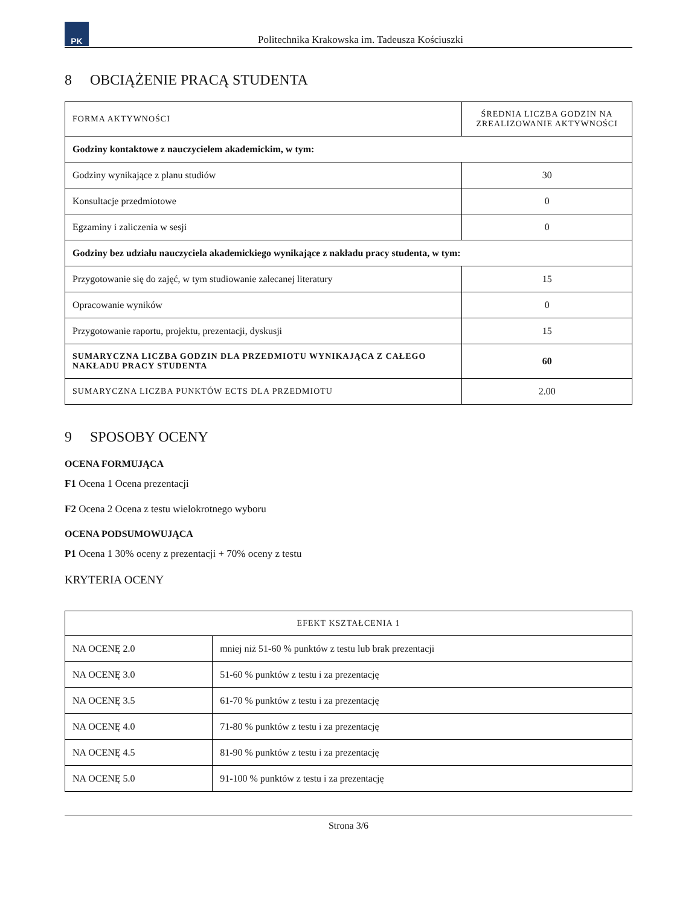PK
Politechnika Krakowska im. Tadeusza Kościuszki
8 OBCIĄŻENIE PRACĄ STUDENTA
| FORMA AKTYWNOŚCI | ŚREDNIA LICZBA GODZIN NA ZREALIZOWANIE AKTYWNOŚCI |
| --- | --- |
| Godziny kontaktowe z nauczycielem akademickim, w tym: | |
| Godziny wynikające z planu studiów | 30 |
| Konsultacje przedmiotowe | 0 |
| Egzaminy i zaliczenia w sesji | 0 |
| Godziny bez udziału nauczyciela akademickiego wynikające z nakładu pracy studenta, w tym: | |
| Przygotowanie się do zajęć, w tym studiowanie zalecanej literatury | 15 |
| Opracowanie wyników | 0 |
| Przygotowanie raportu, projektu, prezentacji, dyskusji | 15 |
| SUMARYCZNA LICZBA GODZIN DLA PRZEDMIOTU WYNIKAJĄCA Z CAŁEGO NAKŁADU PRACY STUDENTA | 60 |
| SUMARYCZNA LICZBA PUNKTÓW ECTS DLA PRZEDMIOTU | 2.00 |
9 SPOSOBY OCENY
OCENA FORMUJĄCA
F1 Ocena 1 Ocena prezentacji
F2 Ocena 2 Ocena z testu wielokrotnego wyboru
OCENA PODSUMOWUJĄCA
P1 Ocena 1 30% oceny z prezentacji + 70% oceny z testu
KRYTERIA OCENY
| EFEKT KSZTAŁCENIA 1 | |
| --- | --- |
| NA OCENĘ 2.0 | mniej niż 51-60 % punktów z testu lub brak prezentacji |
| NA OCENĘ 3.0 | 51-60 % punktów z testu i za prezentację |
| NA OCENĘ 3.5 | 61-70 % punktów z testu i za prezentację |
| NA OCENĘ 4.0 | 71-80 % punktów z testu i za prezentację |
| NA OCENĘ 4.5 | 81-90 % punktów z testu i za prezentację |
| NA OCENĘ 5.0 | 91-100 % punktów z testu i za prezentację |
Strona 3/6